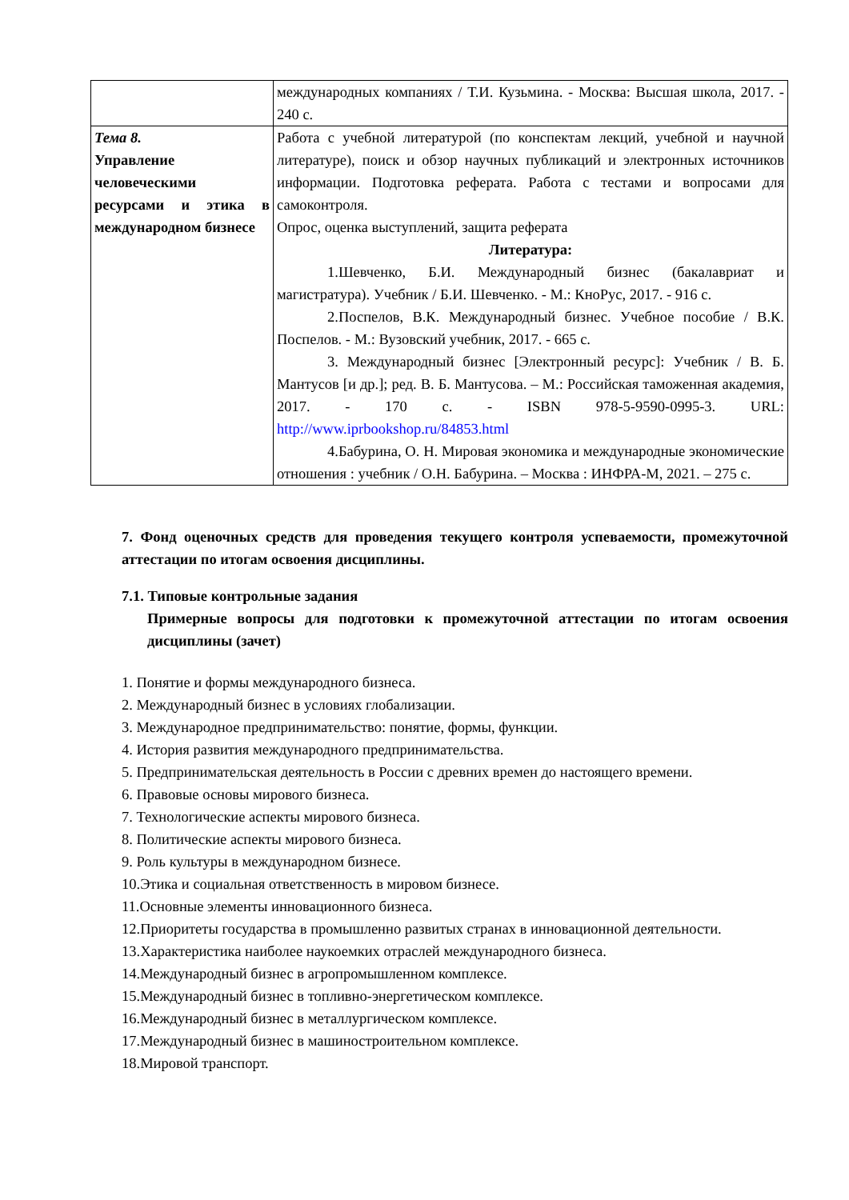| | международных компаниях / Т.И. Кузьмина. - Москва: Высшая школа, 2017. - 240 с. |
| Тема 8. Управление человеческими ресурсами и этика в международном бизнесе | Работа с учебной литературой (по конспектам лекций, учебной и научной литературе), поиск и обзор научных публикаций и электронных источников информации. Подготовка реферата. Работа с тестами и вопросами для самоконтроля. Опрос, оценка выступлений, защита реферата Литература: 1.Шевченко, Б.И. Международный бизнес (бакалавриат и магистратура). Учебник / Б.И. Шевченко. - М.: КноРус, 2017. - 916 с. 2.Поспелов, В.К. Международный бизнес. Учебное пособие / В.К. Поспелов. - М.: Вузовский учебник, 2017. - 665 с. 3. Международный бизнес [Электронный ресурс]: Учебник / В. Б. Мантусов [и др.]; ред. В. Б. Мантусова. – М.: Российская таможенная академия, 2017. - 170 с. - ISBN 978-5-9590-0995-3. URL: http://www.iprbookshop.ru/84853.html 4.Бабурина, О. Н. Мировая экономика и международные экономические отношения : учебник / О.Н. Бабурина. – Москва : ИНФРА-М, 2021. – 275 с. |
7. Фонд оценочных средств для проведения текущего контроля успеваемости, промежуточной аттестации по итогам освоения дисциплины.
7.1. Типовые контрольные задания
Примерные вопросы для подготовки к промежуточной аттестации по итогам освоения дисциплины (зачет)
1. Понятие и формы международного бизнеса.
2. Международный бизнес в условиях глобализации.
3. Международное предпринимательство: понятие, формы, функции.
4. История развития международного предпринимательства.
5. Предпринимательская деятельность в России с древних времен до настоящего времени.
6. Правовые основы мирового бизнеса.
7. Технологические аспекты мирового бизнеса.
8. Политические аспекты мирового бизнеса.
9. Роль культуры в международном бизнесе.
10.Этика и социальная ответственность в мировом бизнесе.
11.Основные элементы инновационного бизнеса.
12.Приоритеты государства в промышленно развитых странах в инновационной деятельности.
13.Характеристика наиболее наукоемких отраслей международного бизнеса.
14.Международный бизнес в агропромышленном комплексе.
15.Международный бизнес в топливно-энергетическом комплексе.
16.Международный бизнес в металлургическом комплексе.
17.Международный бизнес в машиностроительном комплексе.
18.Мировой транспорт.